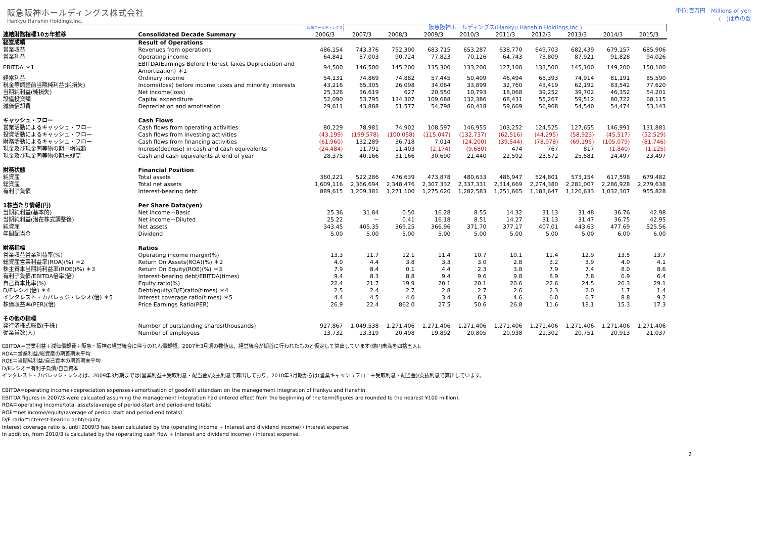阪急阪神ホールディングス株式会社
Hankyu Hanshin Holdings,Inc.
単位:百万円　Millions of yen
(　)は負の数
| | | 阪急ホールディングス | 阪急阪神ホールディングス(Hankyu Hanshin Holdings,Inc.) | | | | | | | | |
| --- | --- | --- | --- | --- | --- | --- | --- | --- | --- | --- | --- |
| 連結財務指標10ヵ年推移 | Consolidated Decade Summary | 2006/3 | 2007/3 | 2008/3 | 2009/3 | 2010/3 | 2011/3 | 2012/3 | 2013/3 | 2014/3 | 2015/3 |
| 経営成績 | Result of Operations | | | | | | | | | | |
| 営業収益 | Revenues from operations | 486,154 | 743,376 | 752,300 | 683,715 | 653,287 | 638,770 | 649,703 | 682,439 | 679,157 | 685,906 |
| 営業利益 | Operating income | 64,841 | 87,003 | 90,724 | 77,823 | 70,126 | 64,743 | 73,809 | 87,921 | 91,828 | 94,026 |
| EBITDA ＊1 | EBITDA(Earnings Before Interest Taxes Depreciation and Amortization) ＊1 | 94,500 | 146,500 | 145,200 | 135,300 | 133,200 | 127,100 | 133,500 | 145,100 | 149,200 | 150,100 |
| 経常利益 | Ordinary income | 54,131 | 74,869 | 74,882 | 57,445 | 50,409 | 46,494 | 65,393 | 74,914 | 81,191 | 85,590 |
| 税金等調整前当期純利益(純損失) | Income(loss) before income taxes and minority interests | 43,216 | 65,305 | 26,098 | 34,064 | 33,899 | 32,760 | 43,419 | 62,192 | 83,542 | 77,620 |
| 当期純利益(純損失) | Net income(loss) | 25,326 | 36,619 | 627 | 20,550 | 10,793 | 18,068 | 39,252 | 39,702 | 46,352 | 54,201 |
| 設備投資額 | Capital expenditure | 52,090 | 53,795 | 134,307 | 109,688 | 132,386 | 68,431 | 55,267 | 59,512 | 80,722 | 68,115 |
| 減価償却費 | Depreciation and amotisation | 29,611 | 43,888 | 51,577 | 54,798 | 60,418 | 59,669 | 56,968 | 54,540 | 54,474 | 53,143 |
| キャッシュ・フロー | Cash Flows | | | | | | | | | | |
| 営業活動によるキャッシュ・フロー | Cash flows from operating activities | 80,229 | 78,981 | 74,902 | 108,597 | 146,955 | 103,252 | 124,525 | 127,655 | 146,991 | 131,881 |
| 投資活動によるキャッシュ・フロー | Cash flows from investing activities | (43,199) | (199,578) | (100,058) | (115,047) | (132,737) | (62,516) | (44,295) | (58,923) | (45,517) | (52,529) |
| 財務活動によるキャッシュ・フロー | Cash flows from financing activities | (61,960) | 132,289 | 36,718 | 7,014 | (24,200) | (39,544) | (78,978) | (69,195) | (105,079) | (81,746) |
| 現金及び現金同等物の期中増減額 | Increse(decrese) in cash and cash equivalents | (24,484) | 11,791 | 11,403 | (2,174) | (9,680) | 474 | 767 | 817 | (1,840) | (1,125) |
| 現金及び現金同等物の期末残高 | Cash and cash equivalents at end of year | 28,375 | 40,166 | 31,166 | 30,690 | 21,440 | 22,592 | 23,572 | 25,581 | 24,497 | 23,497 |
| 財務状態 | Financial Position | | | | | | | | | | |
| 純資産 | Total assets | 360,221 | 522,286 | 476,639 | 473,878 | 480,633 | 486,947 | 524,801 | 573,154 | 617,598 | 679,482 |
| 総資産 | Total net assets | 1,609,116 | 2,366,694 | 2,348,476 | 2,307,332 | 2,337,331 | 2,314,669 | 2,274,380 | 2,281,007 | 2,286,928 | 2,279,638 |
| 有利子負債 | Interest-bearing debt | 889,615 | 1,209,381 | 1,271,100 | 1,275,620 | 1,282,583 | 1,251,665 | 1,183,647 | 1,126,633 | 1,032,307 | 955,828 |
| 1株当たり情報(円) | Per Share Data(yen) | | | | | | | | | | |
| 当期純利益(基本的) | Net income－Basic | 25.36 | 31.84 | 0.50 | 16.28 | 8.55 | 14.32 | 31.13 | 31.48 | 36.76 | 42.98 |
| 当期純利益(潜在株式調整後) | Net income－Diluted | 25.22 | － | 0.41 | 16.18 | 8.51 | 14.27 | 31.13 | 31.47 | 36.75 | 42.95 |
| 純資産 | Net assets | 343.45 | 405.35 | 369.25 | 366.96 | 371.70 | 377.17 | 407.01 | 443.63 | 477.69 | 525.56 |
| 年間配当金 | Dividend | 5.00 | 5.00 | 5.00 | 5.00 | 5.00 | 5.00 | 5.00 | 5.00 | 6.00 | 6.00 |
| 財務指標 | Ratios | | | | | | | | | | |
| 営業収益営業利益率(%) | Operating income margin(%) | 13.3 | 11.7 | 12.1 | 11.4 | 10.7 | 10.1 | 11.4 | 12.9 | 13.5 | 13.7 |
| 総資産営業利益率(ROA)(%) ＊2 | Return On Assets(ROA)(%) ＊2 | 4.0 | 4.4 | 3.8 | 3.3 | 3.0 | 2.8 | 3.2 | 3.9 | 4.0 | 4.1 |
| 株主資本当期純利益率(ROE)(%) ＊3 | Return On Equity(ROE)(%) ＊3 | 7.9 | 8.4 | 0.1 | 4.4 | 2.3 | 3.8 | 7.9 | 7.4 | 8.0 | 8.6 |
| 有利子負債/EBITDA倍率(倍) | Interest-bearing debt/EBITDA(times) | 9.4 | 8.3 | 8.8 | 9.4 | 9.6 | 9.8 | 8.9 | 7.8 | 6.9 | 6.4 |
| 自己資本比率(%) | Equity ratio(%) | 22.4 | 21.7 | 19.9 | 20.1 | 20.1 | 20.6 | 22.6 | 24.5 | 26.3 | 29.1 |
| D/Eレシオ(倍) ＊4 | Debt/equity(D/E)ratio(times) ＊4 | 2.5 | 2.4 | 2.7 | 2.8 | 2.7 | 2.6 | 2.3 | 2.0 | 1.7 | 1.4 |
| インタレスト・カバレッジ・レシオ(倍) ＊5 | Interest coverage ratio(times) ＊5 | 4.4 | 4.5 | 4.0 | 3.4 | 6.3 | 4.6 | 6.0 | 6.7 | 8.8 | 9.2 |
| 株価収益率(PER)(倍) | Price Earnings Ratio(PER) | 26.9 | 22.4 | 862.0 | 27.5 | 50.6 | 26.8 | 11.6 | 18.1 | 15.3 | 17.3 |
| その他の指標 | | | | | | | | | | | |
| 発行済株式総数(千株) | Number of outstanding shares(thousands) | 927,867 | 1,049,538 | 1,271,406 | 1,271,406 | 1,271,406 | 1,271,406 | 1,271,406 | 1,271,406 | 1,271,406 | 1,271,406 |
| 従業員数(人) | Number of employees | 13,732 | 13,319 | 20,498 | 19,892 | 20,805 | 20,938 | 21,302 | 20,751 | 20,913 | 21,037 |
EBITDA＝営業利益＋減価償却費＋阪急・阪神の経営統合に伴うのれん償却額。2007年3月期の数値は、経営統合が期首に行われたものと仮定して算出しています(億円未満を四捨五入)。
ROA＝営業利益/総資産の期首期末平均
ROE＝当期純利益/自己資本の期首期末平均
D/Eレシオ＝有利子負債/自己資本
インタレスト・カバレッジ・レシオは、2009年3月期までは(営業利益＋受取利息・配当金)/支払利息で算出しており、2010年3月期からは(営業キャッシュフロー＋受取利息・配当金)/支払利息で算出しています。
EBITDA=operating income+depreciation expenses+amortisation of goodwill attendant on the manegement integration of Hankyu and Hanshin.
EBITDA figures in 2007/3 were calcuated assuming the management integration had entered effect from the beginning of the term(figures are rounded to the nearest ¥100 million).
ROA＝operating income/total assets(average of period-start and period-end totals)
ROE＝net income/equity(average of period-start and period-end totals)
D/E rario＝interest-bearing debt/equity
Interest coverage ratio is, until 2009/3 has been calculated by the (operating income + Interest and dividend income) / interest expense.
In addition, from 2010/3 is calculated by the (operating cash flow + Interest and dividend income) / interest expense.
2